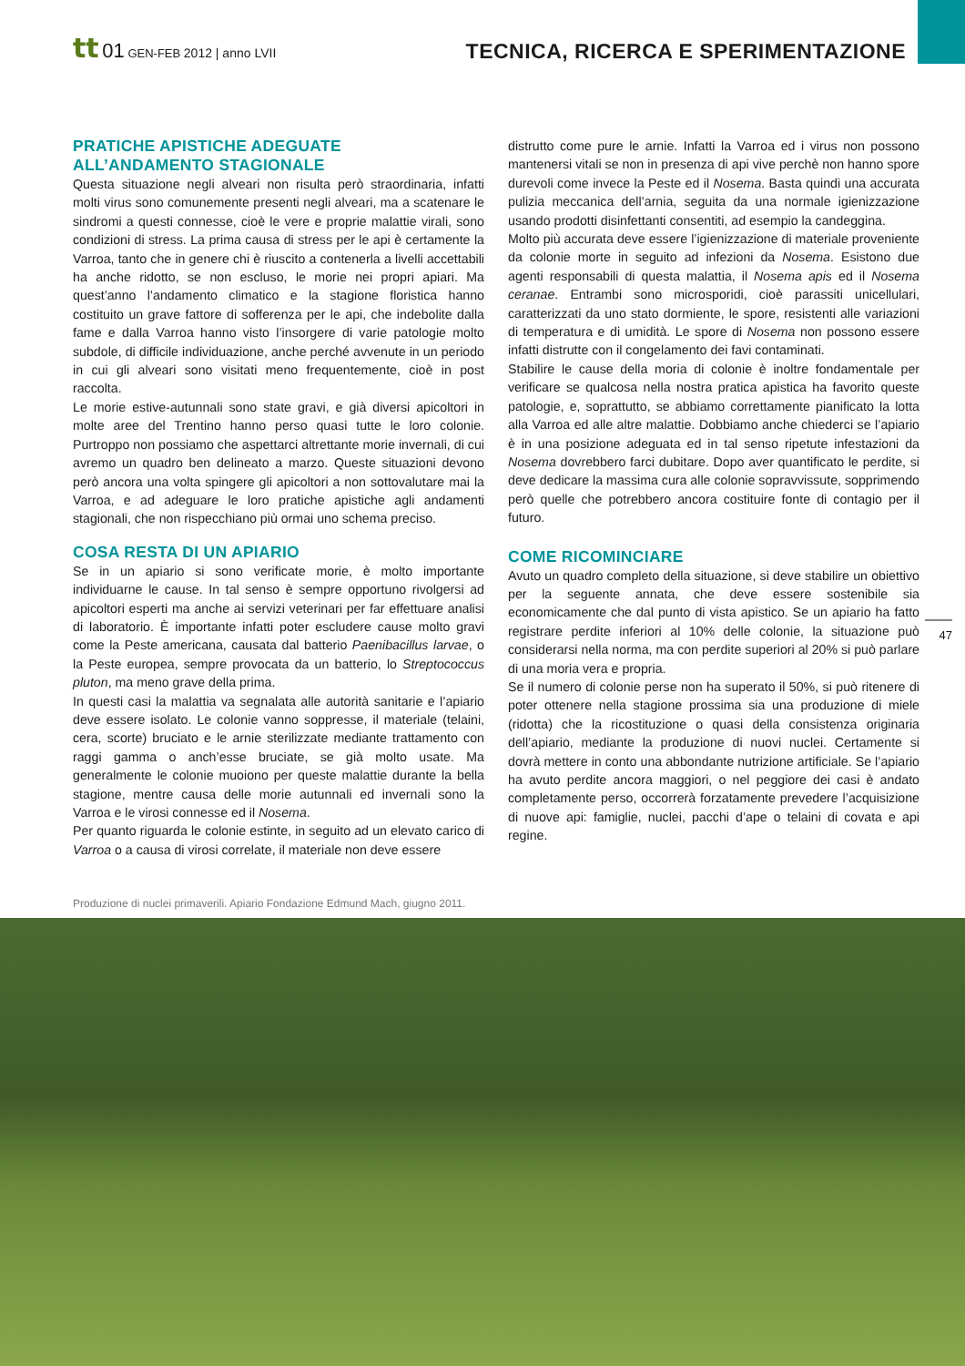tt 01 GEN-FEB 2012 | anno LVII
TECNICA, RICERCA E SPERIMENTAZIONE
PRATICHE APISTICHE ADEGUATE
ALL’ANDAMENTO STAGIONALE
Questa situazione negli alveari non risulta però straordinaria, infatti molti virus sono comunemente presenti negli alveari, ma a scatenare le sindromi a questi connesse, cioè le vere e proprie malattie virali, sono condizioni di stress. La prima causa di stress per le api è certamente la Varroa, tanto che in genere chi è riuscito a contenerla a livelli accettabili ha anche ridotto, se non escluso, le morie nei propri apiari. Ma quest’anno l’andamento climatico e la stagione floristica hanno costituito un grave fattore di sofferenza per le api, che indebolite dalla fame e dalla Varroa hanno visto l’insorgere di varie patologie molto subdole, di difficile individuazione, anche perché avvenute in un periodo in cui gli alveari sono visitati meno frequentemente, cioè in post raccolta.
Le morie estive-autunnali sono state gravi, e già diversi apicoltori in molte aree del Trentino hanno perso quasi tutte le loro colonie. Purtroppo non possiamo che aspettarci altrettante morie invernali, di cui avremo un quadro ben delineato a marzo. Queste situazioni devono però ancora una volta spingere gli apicoltori a non sottovalutare mai la Varroa, e ad adeguare le loro pratiche apistiche agli andamenti stagionali, che non rispecchiano più ormai uno schema preciso.
COSA RESTA DI UN APIARIO
Se in un apiario si sono verificate morie, è molto importante individuarne le cause. In tal senso è sempre opportuno rivolgersi ad apicoltori esperti ma anche ai servizi veterinari per far effettuare analisi di laboratorio. È importante infatti poter escludere cause molto gravi come la Peste americana, causata dal batterio Paenibacillus larvae, o la Peste europea, sempre provocata da un batterio, lo Streptococcus pluton, ma meno grave della prima.
In questi casi la malattia va segnalata alle autorità sanitarie e l’apiario deve essere isolato. Le colonie vanno soppresse, il materiale (telaini, cera, scorte) bruciato e le arnie sterilizzate mediante trattamento con raggi gamma o anch’esse bruciate, se già molto usate. Ma generalmente le colonie muoiono per queste malattie durante la bella stagione, mentre causa delle morie autunnali ed invernali sono la Varroa e le virosi connesse ed il Nosema.
Per quanto riguarda le colonie estinte, in seguito ad un elevato carico di Varroa o a causa di virosi correlate, il materiale non deve essere
distrutto come pure le arnie. Infatti la Varroa ed i virus non possono mantenersi vitali se non in presenza di api vive perchè non hanno spore durevoli come invece la Peste ed il Nosema. Basta quindi una accurata pulizia meccanica dell’arnia, seguita da una normale igienizzazione usando prodotti disinfettanti consentiti, ad esempio la candeggina.
Molto più accurata deve essere l’igienizzazione di materiale proveniente da colonie morte in seguito ad infezioni da Nosema. Esistono due agenti responsabili di questa malattia, il Nosema apis ed il Nosema ceranae. Entrambi sono microsporidi, cioè parassiti unicellulari, caratterizzati da uno stato dormiente, le spore, resistenti alle variazioni di temperatura e di umidità. Le spore di Nosema non possono essere infatti distrutte con il congelamento dei favi contaminati.
Stabilire le cause della moria di colonie è inoltre fondamentale per verificare se qualcosa nella nostra pratica apistica ha favorito queste patologie, e, soprattutto, se abbiamo correttamente pianificato la lotta alla Varroa ed alle altre malattie. Dobbiamo anche chiederci se l’apiario è in una posizione adeguata ed in tal senso ripetute infestazioni da Nosema dovrebbero farci dubitare. Dopo aver quantificato le perdite, si deve dedicare la massima cura alle colonie sopravvissute, sopprimendo però quelle che potrebbero ancora costituire fonte di contagio per il futuro.
COME RICOMINCIARE
Avuto un quadro completo della situazione, si deve stabilire un obiettivo per la seguente annata, che deve essere sostenibile sia economicamente che dal punto di vista apistico. Se un apiario ha fatto registrare perdite inferiori al 10% delle colonie, la situazione può considerarsi nella norma, ma con perdite superiori al 20% si può parlare di una moria vera e propria.
Se il numero di colonie perse non ha superato il 50%, si può ritenere di poter ottenere nella stagione prossima sia una produzione di miele (ridotta) che la ricostituzione o quasi della consistenza originaria dell’apiario, mediante la produzione di nuovi nuclei. Certamente si dovrà mettere in conto una abbondante nutrizione artificiale. Se l’apiario ha avuto perdite ancora maggiori, o nel peggiore dei casi è andato completamente perso, occorrerà forzatamente prevedere l’acquisizione di nuove api: famiglie, nuclei, pacchi d’ape o telaini di covata e api regine.
47
Produzione di nuclei primaverili. Apiario Fondazione Edmund Mach, giugno 2011.